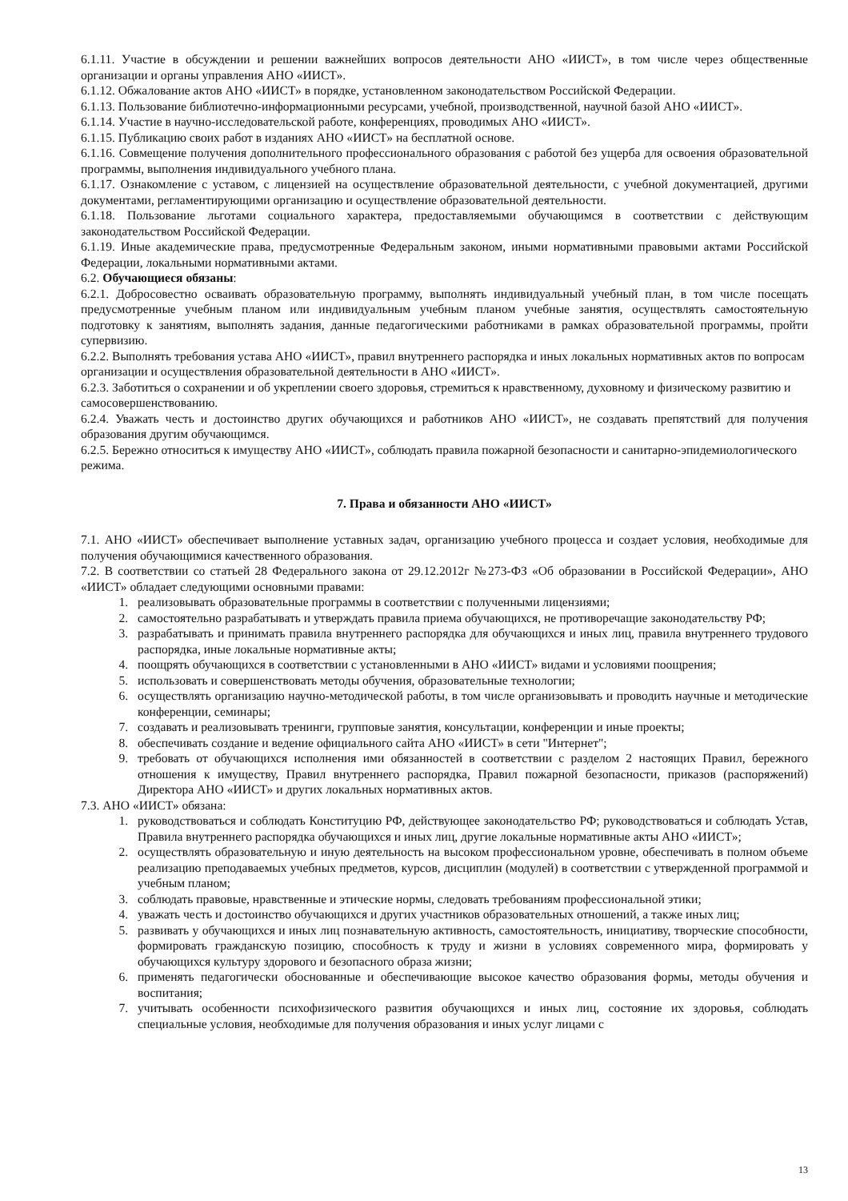6.1.11. Участие в обсуждении и решении важнейших вопросов деятельности АНО «ИИСТ», в том числе через общественные организации и органы управления АНО «ИИСТ».
6.1.12. Обжалование актов АНО «ИИСТ» в порядке, установленном законодательством Российской Федерации.
6.1.13. Пользование библиотечно-информационными ресурсами, учебной, производственной, научной базой АНО «ИИСТ».
6.1.14. Участие в научно-исследовательской работе, конференциях, проводимых АНО «ИИСТ».
6.1.15. Публикацию своих работ в изданиях АНО «ИИСТ» на бесплатной основе.
6.1.16. Совмещение получения дополнительного профессионального образования с работой без ущерба для освоения образовательной программы, выполнения индивидуального учебного плана.
6.1.17. Ознакомление с уставом, с лицензией на осуществление образовательной деятельности, с учебной документацией, другими документами, регламентирующими организацию и осуществление образовательной деятельности.
6.1.18. Пользование льготами социального характера, предоставляемыми обучающимся в соответствии с действующим законодательством Российской Федерации.
6.1.19. Иные академические права, предусмотренные Федеральным законом, иными нормативными правовыми актами Российской Федерации, локальными нормативными актами.
6.2. Обучающиеся обязаны:
6.2.1. Добросовестно осваивать образовательную программу, выполнять индивидуальный учебный план, в том числе посещать предусмотренные учебным планом или индивидуальным учебным планом учебные занятия, осуществлять самостоятельную подготовку к занятиям, выполнять задания, данные педагогическими работниками в рамках образовательной программы, пройти супервизию.
6.2.2. Выполнять требования устава АНО «ИИСТ», правил внутреннего распорядка и иных локальных нормативных актов по вопросам организации и осуществления образовательной деятельности в АНО «ИИСТ».
6.2.3. Заботиться о сохранении и об укреплении своего здоровья, стремиться к нравственному, духовному и физическому развитию и самосовершенствованию.
6.2.4. Уважать честь и достоинство других обучающихся и работников АНО «ИИСТ», не создавать препятствий для получения образования другим обучающимся.
6.2.5. Бережно относиться к имуществу АНО «ИИСТ», соблюдать правила пожарной безопасности и санитарно-эпидемиологического режима.
7. Права и обязанности АНО «ИИСТ»
7.1. АНО «ИИСТ» обеспечивает выполнение уставных задач, организацию учебного процесса и создает условия, необходимые для получения обучающимися качественного образования.
7.2. В соответствии со статьей 28 Федерального закона от 29.12.2012г №273-ФЗ «Об образовании в Российской Федерации», АНО «ИИСТ» обладает следующими основными правами:
1. реализовывать образовательные программы в соответствии с полученными лицензиями;
2. самостоятельно разрабатывать и утверждать правила приема обучающихся, не противоречащие законодательству РФ;
3. разрабатывать и принимать правила внутреннего распорядка для обучающихся и иных лиц, правила внутреннего трудового распорядка, иные локальные нормативные акты;
4. поощрять обучающихся в соответствии с установленными в АНО «ИИСТ» видами и условиями поощрения;
5. использовать и совершенствовать методы обучения, образовательные технологии;
6. осуществлять организацию научно-методической работы, в том числе организовывать и проводить научные и методические конференции, семинары;
7. создавать и реализовывать тренинги, групповые занятия, консультации, конференции и иные проекты;
8. обеспечивать создание и ведение официального сайта АНО «ИИСТ» в сети "Интернет";
9. требовать от обучающихся исполнения ими обязанностей в соответствии с разделом 2 настоящих Правил, бережного отношения к имуществу, Правил внутреннего распорядка, Правил пожарной безопасности, приказов (распоряжений) Директора АНО «ИИСТ» и других локальных нормативных актов.
7.3. АНО «ИИСТ» обязана:
1. руководствоваться и соблюдать Конституцию РФ, действующее законодательство РФ; руководствоваться и соблюдать Устав, Правила внутреннего распорядка обучающихся и иных лиц, другие локальные нормативные акты АНО «ИИСТ»;
2. осуществлять образовательную и иную деятельность на высоком профессиональном уровне, обеспечивать в полном объеме реализацию преподаваемых учебных предметов, курсов, дисциплин (модулей) в соответствии с утвержденной программой и учебным планом;
3. соблюдать правовые, нравственные и этические нормы, следовать требованиям профессиональной этики;
4. уважать честь и достоинство обучающихся и других участников образовательных отношений, а также иных лиц;
5. развивать у обучающихся и иных лиц познавательную активность, самостоятельность, инициативу, творческие способности, формировать гражданскую позицию, способность к труду и жизни в условиях современного мира, формировать у обучающихся культуру здорового и безопасного образа жизни;
6. применять педагогически обоснованные и обеспечивающие высокое качество образования формы, методы обучения и воспитания;
7. учитывать особенности психофизического развития обучающихся и иных лиц, состояние их здоровья, соблюдать специальные условия, необходимые для получения образования и иных услуг лицами с
13